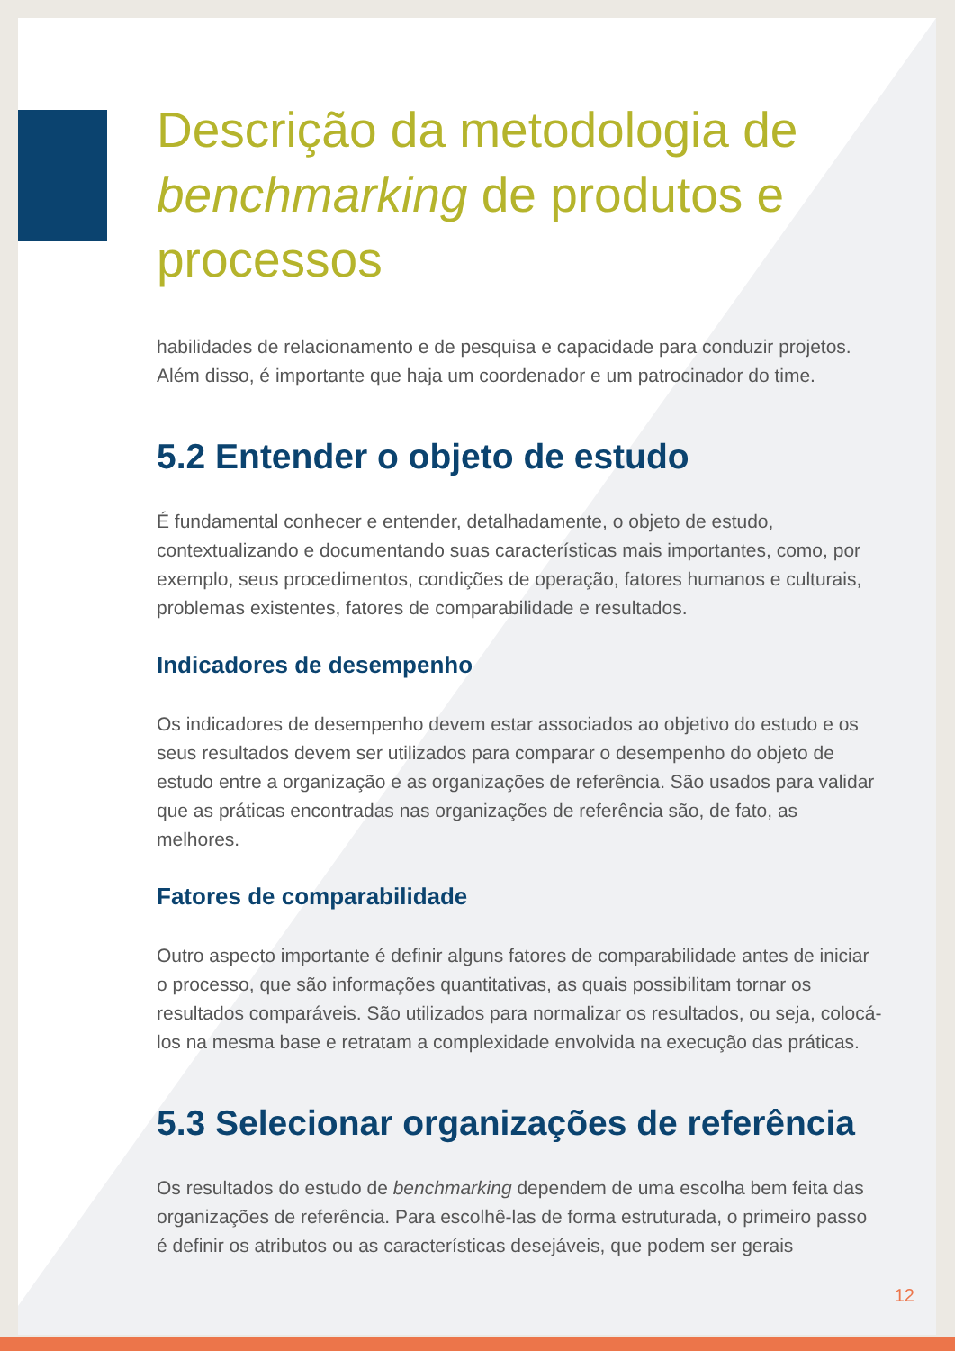Descrição da metodologia de benchmarking de produtos e processos
habilidades de relacionamento e de pesquisa e capacidade para conduzir projetos. Além disso, é importante que haja um coordenador e um patrocinador do time.
5.2 Entender o objeto de estudo
É fundamental conhecer e entender, detalhadamente, o objeto de estudo, contextualizando e documentando suas características mais importantes, como, por exemplo, seus procedimentos, condições de operação, fatores humanos e culturais, problemas existentes, fatores de comparabilidade e resultados.
Indicadores de desempenho
Os indicadores de desempenho devem estar associados ao objetivo do estudo e os seus resultados devem ser utilizados para comparar o desempenho do objeto de estudo entre a organização e as organizações de referência. São usados para validar que as práticas encontradas nas organizações de referência são, de fato, as melhores.
Fatores de comparabilidade
Outro aspecto importante é definir alguns fatores de comparabilidade antes de iniciar o processo, que são informações quantitativas, as quais possibilitam tornar os resultados comparáveis. São utilizados para normalizar os resultados, ou seja, colocá-los na mesma base e retratam a complexidade envolvida na execução das práticas.
5.3 Selecionar organizações de referência
Os resultados do estudo de benchmarking dependem de uma escolha bem feita das organizações de referência. Para escolhê-las de forma estruturada, o primeiro passo é definir os atributos ou as características desejáveis, que podem ser gerais
12